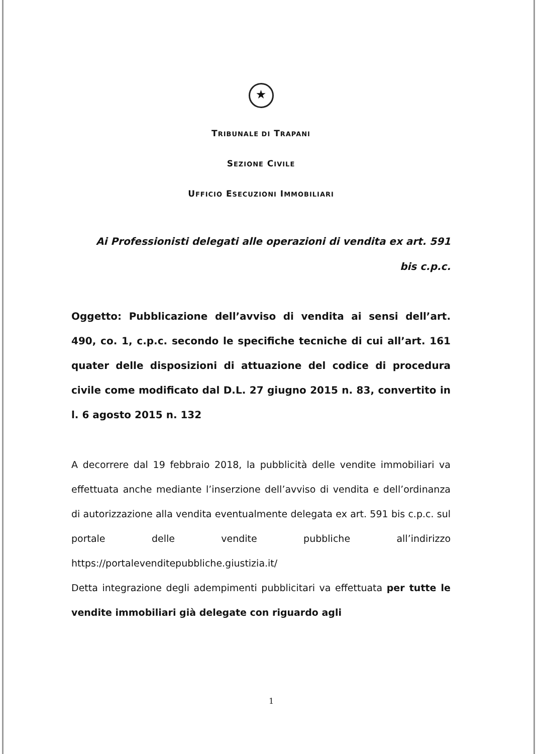★
TRIBUNALE DI TRAPANI
SEZIONE CIVILE
UFFICIO ESECUZIONI IMMOBILIARI
Ai Professionisti delegati alle operazioni di vendita ex art. 591
bis c.p.c.
Oggetto: Pubblicazione dell’avviso di vendita ai sensi dell’art. 490, co. 1, c.p.c. secondo le specifiche tecniche di cui all’art. 161 quater delle disposizioni di attuazione del codice di procedura civile come modificato dal D.L. 27 giugno 2015 n. 83, convertito in l. 6 agosto 2015 n. 132
A decorrere dal 19 febbraio 2018, la pubblicità delle vendite immobiliari va effettuata anche mediante l’inserzione dell’avviso di vendita e dell’ordinanza di autorizzazione alla vendita eventualmente delegata ex art. 591 bis c.p.c. sul portale delle vendite pubbliche all’indirizzo https://portalevenditepubbliche.giustizia.it/
Detta integrazione degli adempimenti pubblicitari va effettuata per tutte le vendite immobiliari già delegate con riguardo agli
1